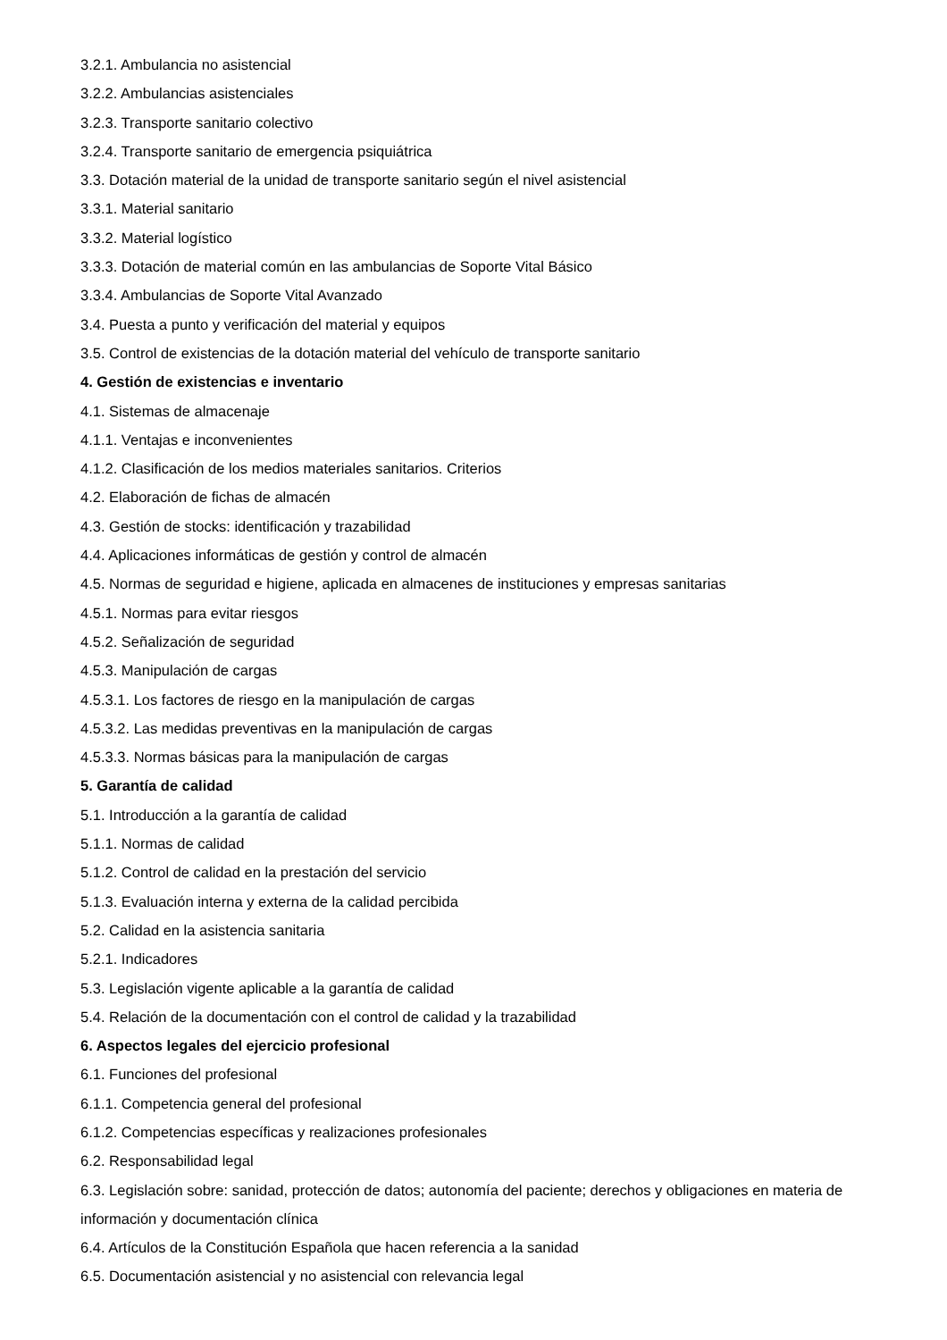3.2.1. Ambulancia no asistencial
3.2.2. Ambulancias asistenciales
3.2.3. Transporte sanitario colectivo
3.2.4. Transporte sanitario de emergencia psiquiátrica
3.3. Dotación material de la unidad de transporte sanitario según el nivel asistencial
3.3.1. Material sanitario
3.3.2. Material logístico
3.3.3. Dotación de material común en las ambulancias de Soporte Vital Básico
3.3.4. Ambulancias de Soporte Vital Avanzado
3.4. Puesta a punto y verificación del material y equipos
3.5. Control de existencias de la dotación material del vehículo de transporte sanitario
4. Gestión de existencias e inventario
4.1. Sistemas de almacenaje
4.1.1. Ventajas e inconvenientes
4.1.2. Clasificación de los medios materiales sanitarios. Criterios
4.2. Elaboración de fichas de almacén
4.3. Gestión de stocks: identificación y trazabilidad
4.4. Aplicaciones informáticas de gestión y control de almacén
4.5. Normas de seguridad e higiene, aplicada en almacenes de instituciones y empresas sanitarias
4.5.1. Normas para evitar riesgos
4.5.2. Señalización de seguridad
4.5.3. Manipulación de cargas
4.5.3.1. Los factores de riesgo en la manipulación de cargas
4.5.3.2. Las medidas preventivas en la manipulación de cargas
4.5.3.3. Normas básicas para la manipulación de cargas
5. Garantía de calidad
5.1. Introducción a la garantía de calidad
5.1.1. Normas de calidad
5.1.2. Control de calidad en la prestación del servicio
5.1.3. Evaluación interna y externa de la calidad percibida
5.2. Calidad en la asistencia sanitaria
5.2.1. Indicadores
5.3. Legislación vigente aplicable a la garantía de calidad
5.4. Relación de la documentación con el control de calidad y la trazabilidad
6. Aspectos legales del ejercicio profesional
6.1. Funciones del profesional
6.1.1. Competencia general del profesional
6.1.2. Competencias específicas y realizaciones profesionales
6.2. Responsabilidad legal
6.3. Legislación sobre: sanidad, protección de datos; autonomía del paciente; derechos y obligaciones en materia de información y documentación clínica
6.4. Artículos de la Constitución Española que hacen referencia a la sanidad
6.5. Documentación asistencial y no asistencial con relevancia legal